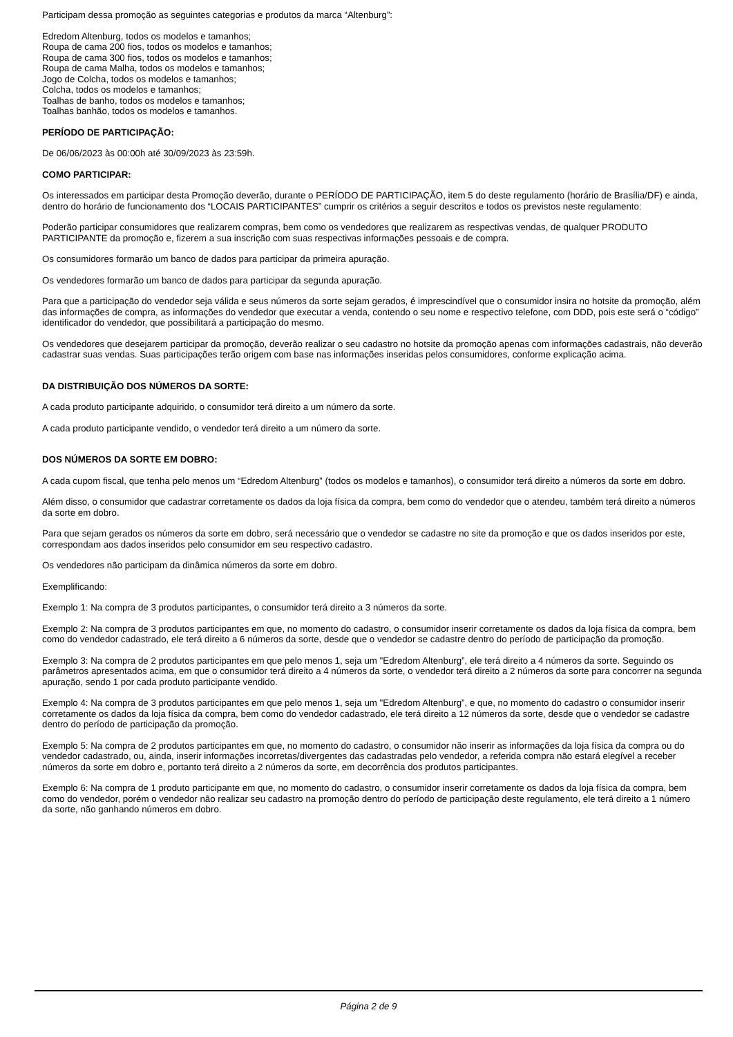Participam dessa promoção as seguintes categorias e produtos da marca “Altenburg”:
Edredom Altenburg, todos os modelos e tamanhos;
Roupa de cama 200 fios, todos os modelos e tamanhos;
Roupa de cama 300 fios, todos os modelos e tamanhos;
Roupa de cama Malha, todos os modelos e tamanhos;
Jogo de Colcha, todos os modelos e tamanhos;
Colcha, todos os modelos e tamanhos;
Toalhas de banho, todos os modelos e tamanhos;
Toalhas banhão, todos os modelos e tamanhos.
PERÍODO DE PARTICIPAÇÃO:
De 06/06/2023 às 00:00h até 30/09/2023 às 23:59h.
COMO PARTICIPAR:
Os interessados em participar desta Promoção deverão, durante o PERÍODO DE PARTICIPAÇÃO, item 5 do deste regulamento (horário de Brasília/DF) e ainda, dentro do horário de funcionamento dos “LOCAIS PARTICIPANTES” cumprir os critérios a seguir descritos e todos os previstos neste regulamento:
Poderão participar consumidores que realizarem compras, bem como os vendedores que realizarem as respectivas vendas, de qualquer PRODUTO PARTICIPANTE da promoção e, fizerem a sua inscrição com suas respectivas informações pessoais e de compra.
Os consumidores formarão um banco de dados para participar da primeira apuração.
Os vendedores formarão um banco de dados para participar da segunda apuração.
Para que a participação do vendedor seja válida e seus números da sorte sejam gerados, é imprescindível que o consumidor insira no hotsite da promoção, além das informações de compra, as informações do vendedor que executar a venda, contendo o seu nome e respectivo telefone, com DDD, pois este será o “código” identificador do vendedor, que possibilitará a participação do mesmo.
Os vendedores que desejarem participar da promoção, deverão realizar o seu cadastro no hotsite da promoção apenas com informações cadastrais, não deverão cadastrar suas vendas. Suas participações terão origem com base nas informações inseridas pelos consumidores, conforme explicação acima.
DA DISTRIBUIÇÃO DOS NÚMEROS DA SORTE:
A cada produto participante adquirido, o consumidor terá direito a um número da sorte.
A cada produto participante vendido, o vendedor terá direito a um número da sorte.
DOS NÚMEROS DA SORTE EM DOBRO:
A cada cupom fiscal, que tenha pelo menos um “Edredom Altenburg” (todos os modelos e tamanhos), o consumidor terá direito a números da sorte em dobro.
Além disso, o consumidor que cadastrar corretamente os dados da loja física da compra, bem como do vendedor que o atendeu, também terá direito a números da sorte em dobro.
Para que sejam gerados os números da sorte em dobro, será necessário que o vendedor se cadastre no site da promoção e que os dados inseridos por este, correspondam aos dados inseridos pelo consumidor em seu respectivo cadastro.
Os vendedores não participam da dinâmica números da sorte em dobro.
Exemplificando:
Exemplo 1: Na compra de 3 produtos participantes, o consumidor terá direito a 3 números da sorte.
Exemplo 2: Na compra de 3 produtos participantes em que, no momento do cadastro, o consumidor inserir corretamente os dados da loja física da compra, bem como do vendedor cadastrado, ele terá direito a 6 números da sorte, desde que o vendedor se cadastre dentro do período de participação da promoção.
Exemplo 3: Na compra de 2 produtos participantes em que pelo menos 1, seja um "Edredom Altenburg”, ele terá direito a 4 números da sorte. Seguindo os parâmetros apresentados acima, em que o consumidor terá direito a 4 números da sorte, o vendedor terá direito a 2 números da sorte para concorrer na segunda apuração, sendo 1 por cada produto participante vendido.
Exemplo 4: Na compra de 3 produtos participantes em que pelo menos 1, seja um "Edredom Altenburg”, e que, no momento do cadastro o consumidor inserir corretamente os dados da loja física da compra, bem como do vendedor cadastrado, ele terá direito a 12 números da sorte, desde que o vendedor se cadastre dentro do período de participação da promoção.
Exemplo 5: Na compra de 2 produtos participantes em que, no momento do cadastro, o consumidor não inserir as informações da loja física da compra ou do vendedor cadastrado, ou, ainda, inserir informações incorretas/divergentes das cadastradas pelo vendedor, a referida compra não estará elegível a receber números da sorte em dobro e, portanto terá direito a 2 números da sorte, em decorrência dos produtos participantes.
Exemplo 6: Na compra de 1 produto participante em que, no momento do cadastro, o consumidor inserir corretamente os dados da loja física da compra, bem como do vendedor, porém o vendedor não realizar seu cadastro na promoção dentro do período de participação deste regulamento, ele terá direito a 1 número da sorte, não ganhando números em dobro.
Página 2 de 9